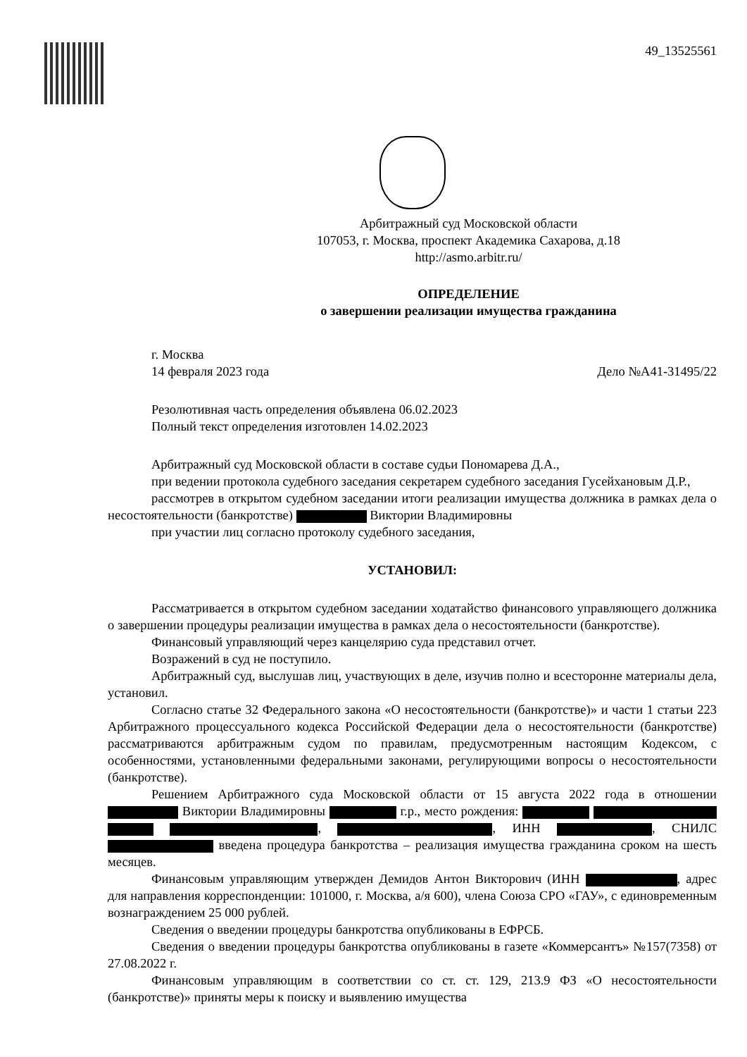49_13525561
Арбитражный суд Московской области
107053, г. Москва, проспект Академика Сахарова, д.18
http://asmo.arbitr.ru/
ОПРЕДЕЛЕНИЕ
о завершении реализации имущества гражданина
г. Москва
14 февраля 2023 года Дело №А41-31495/22
Резолютивная часть определения объявлена 06.02.2023
Полный текст определения изготовлен 14.02.2023
Арбитражный суд Московской области в составе судьи Пономарева Д.А.,
при ведении протокола судебного заседания секретарем судебного заседания Гусейхановым Д.Р.,
рассмотрев в открытом судебном заседании итоги реализации имущества должника в рамках дела о несостоятельности (банкротстве) Виктории Владимировны
при участии лиц согласно протоколу судебного заседания,
УСТАНОВИЛ:
Рассматривается в открытом судебном заседании ходатайство финансового управляющего должника о завершении процедуры реализации имущества в рамках дела о несостоятельности (банкротстве).
Финансовый управляющий через канцелярию суда представил отчет.
Возражений в суд не поступило.
Арбитражный суд, выслушав лиц, участвующих в деле, изучив полно и всесторонне материалы дела, установил.
Согласно статье 32 Федерального закона «О несостоятельности (банкротстве)» и части 1 статьи 223 Арбитражного процессуального кодекса Российской Федерации дела о несостоятельности (банкротстве) рассматриваются арбитражным судом по правилам, предусмотренным настоящим Кодексом, с особенностями, установленными федеральными законами, регулирующими вопросы о несостоятельности (банкротстве).
Решением Арбитражного суда Московской области от 15 августа 2022 года в отношении Виктории Владимировны г.р., место рождения: , , ИНН , СНИЛС введена процедура банкротства – реализация имущества гражданина сроком на шесть месяцев.
Финансовым управляющим утвержден Демидов Антон Викторович (ИНН , адрес для направления корреспонденции: 101000, г. Москва, а/я 600), члена Союза СРО «ГАУ», с единовременным вознаграждением 25 000 рублей.
Сведения о введении процедуры банкротства опубликованы в ЕФРСБ.
Сведения о введении процедуры банкротства опубликованы в газете «Коммерсантъ» №157(7358) от 27.08.2022 г.
Финансовым управляющим в соответствии со ст. ст. 129, 213.9 ФЗ «О несостоятельности (банкротстве)» приняты меры к поиску и выявлению имущества